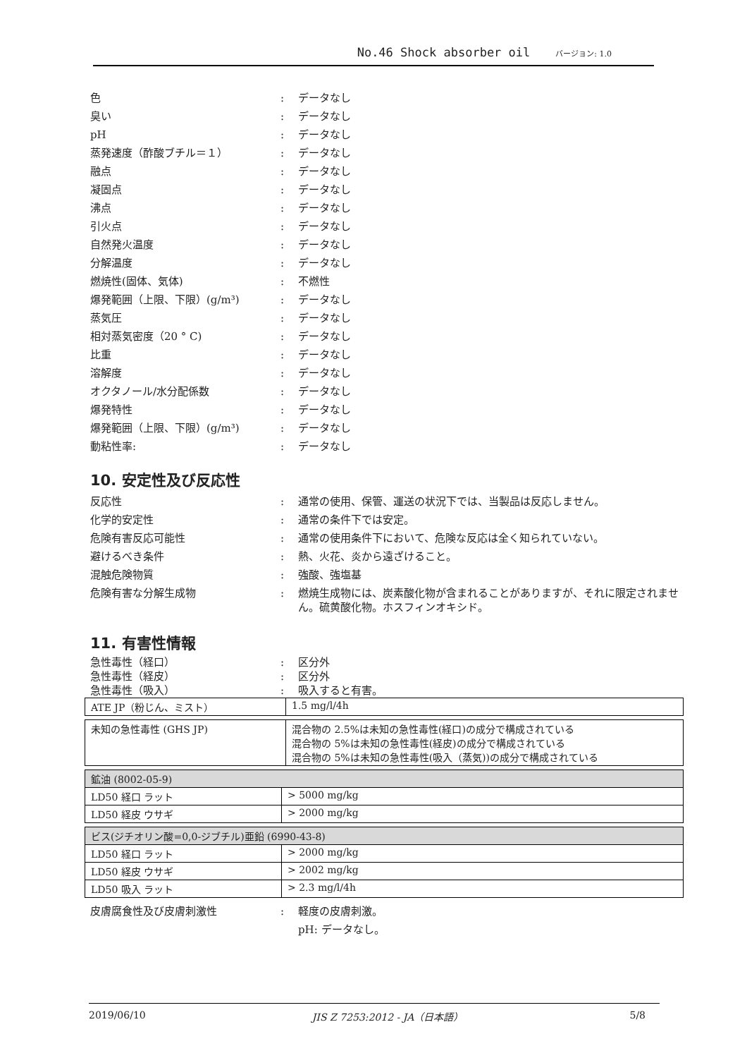No.46 Shock absorber oil バージョン: 1.0
色 : データなし
臭い : データなし
pH : データなし
蒸発速度（酢酸ブチル＝１） : データなし
融点 : データなし
凝固点 : データなし
沸点 : データなし
引火点 : データなし
自然発火温度 : データなし
分解温度 : データなし
燃焼性(固体、気体) : 不燃性
爆発範囲（上限、下限）(g/m³) : データなし
蒸気圧 : データなし
相対蒸気密度（20 ° C) : データなし
比重 : データなし
溶解度 : データなし
オクタノール/水分配係数 : データなし
爆発特性 : データなし
爆発範囲（上限、下限）(g/m³) : データなし
動粘性率: : データなし
10. 安定性及び反応性
反応性 : 通常の使用、保管、運送の状況下では、当製品は反応しません。
化学的安定性 : 通常の条件下では安定。
危険有害反応可能性 : 通常の使用条件下において、危険な反応は全く知られていない。
避けるべき条件 : 熱、火花、炎から遠ざけること。
混触危険物質 : 強酸、強塩基
危険有害な分解生成物 :
燃焼生成物には、炭素酸化物が含まれることがありますが、それに限定されません。硫黄酸化物。ホスフィンオキシド。
11. 有害性情報
急性毒性（経口） : 区分外
急性毒性（経皮） : 区分外
急性毒性（吸入） : 吸入すると有害。
| ATE JP（粉じん、ミスト） | 1.5 mg/l/4h |
| 未知の急性毒性 (GHS JP) | 混合物の 2.5%は未知の急性毒性(経口)の成分で構成されている 混合物の 5%は未知の急性毒性(経皮)の成分で構成されている 混合物の 5%は未知の急性毒性(吸入（蒸気))の成分で構成されている |
| 鉱油 (8002-05-9) | |
| LD50 経口 ラット | > 5000 mg/kg |
| LD50 経皮 ウサギ | > 2000 mg/kg |
| ビス(ジチオリン酸=0,0-ジブチル)亜鉛 (6990-43-8) | |
| LD50 経口 ラット | > 2000 mg/kg |
| LD50 経皮 ウサギ | > 2002 mg/kg |
| LD50 吸入 ラット | > 2.3 mg/l/4h |
皮膚腐食性及び皮膚刺激性 : 軽度の皮膚刺激。
pH: データなし。
2019/06/10 JIS Z 7253:2012 - JA（日本語） 5/8